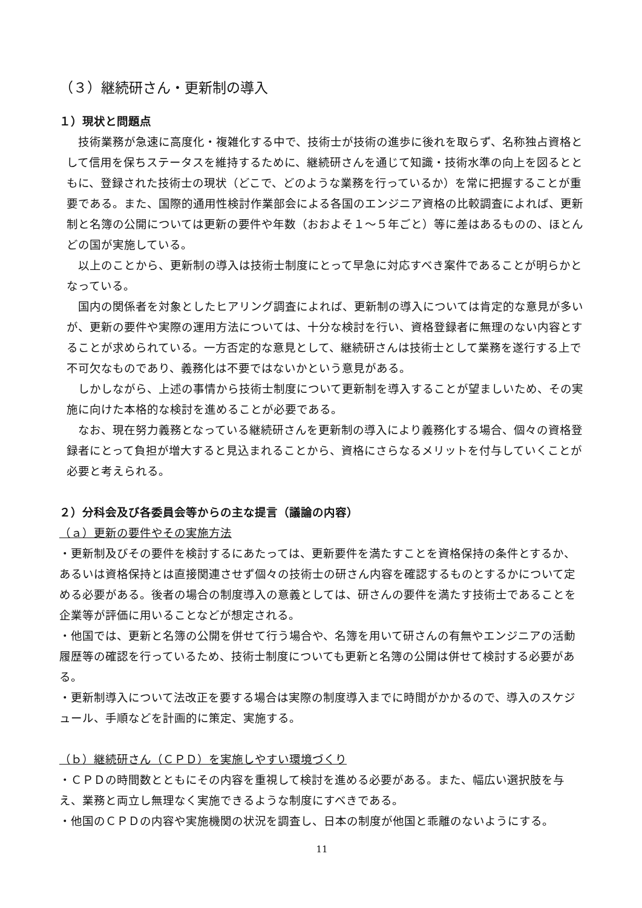（３）継続研さん・更新制の導入
１）現状と問題点
技術業務が急速に高度化・複雑化する中で、技術士が技術の進歩に後れを取らず、名称独占資格として信用を保ちステータスを維持するために、継続研さんを通じて知識・技術水準の向上を図るとともに、登録された技術士の現状（どこで、どのような業務を行っているか）を常に把握することが重要である。また、国際的通用性検討作業部会による各国のエンジニア資格の比較調査によれば、更新制と名簿の公開については更新の要件や年数（おおよそ１～５年ごと）等に差はあるものの、ほとんどの国が実施している。
以上のことから、更新制の導入は技術士制度にとって早急に対応すべき案件であることが明らかとなっている。
国内の関係者を対象としたヒアリング調査によれば、更新制の導入については肯定的な意見が多いが、更新の要件や実際の運用方法については、十分な検討を行い、資格登録者に無理のない内容とすることが求められている。一方否定的な意見として、継続研さんは技術士として業務を遂行する上で不可欠なものであり、義務化は不要ではないかという意見がある。
しかしながら、上述の事情から技術士制度について更新制を導入することが望ましいため、その実施に向けた本格的な検討を進めることが必要である。
なお、現在努力義務となっている継続研さんを更新制の導入により義務化する場合、個々の資格登録者にとって負担が増大すると見込まれることから、資格にさらなるメリットを付与していくことが必要と考えられる。
２）分科会及び各委員会等からの主な提言（議論の内容）
（ａ）更新の要件やその実施方法
・更新制及びその要件を検討するにあたっては、更新要件を満たすことを資格保持の条件とするか、あるいは資格保持とは直接関連させず個々の技術士の研さん内容を確認するものとするかについて定める必要がある。後者の場合の制度導入の意義としては、研さんの要件を満たす技術士であることを企業等が評価に用いることなどが想定される。
・他国では、更新と名簿の公開を併せて行う場合や、名簿を用いて研さんの有無やエンジニアの活動履歴等の確認を行っているため、技術士制度についても更新と名簿の公開は併せて検討する必要がある。
・更新制導入について法改正を要する場合は実際の制度導入までに時間がかかるので、導入のスケジュール、手順などを計画的に策定、実施する。
（ｂ）継続研さん（ＣＰＤ）を実施しやすい環境づくり
・ＣＰＤの時間数とともにその内容を重視して検討を進める必要がある。また、幅広い選択肢を与え、業務と両立し無理なく実施できるような制度にすべきである。
・他国のＣＰＤの内容や実施機関の状況を調査し、日本の制度が他国と乖離のないようにする。
11